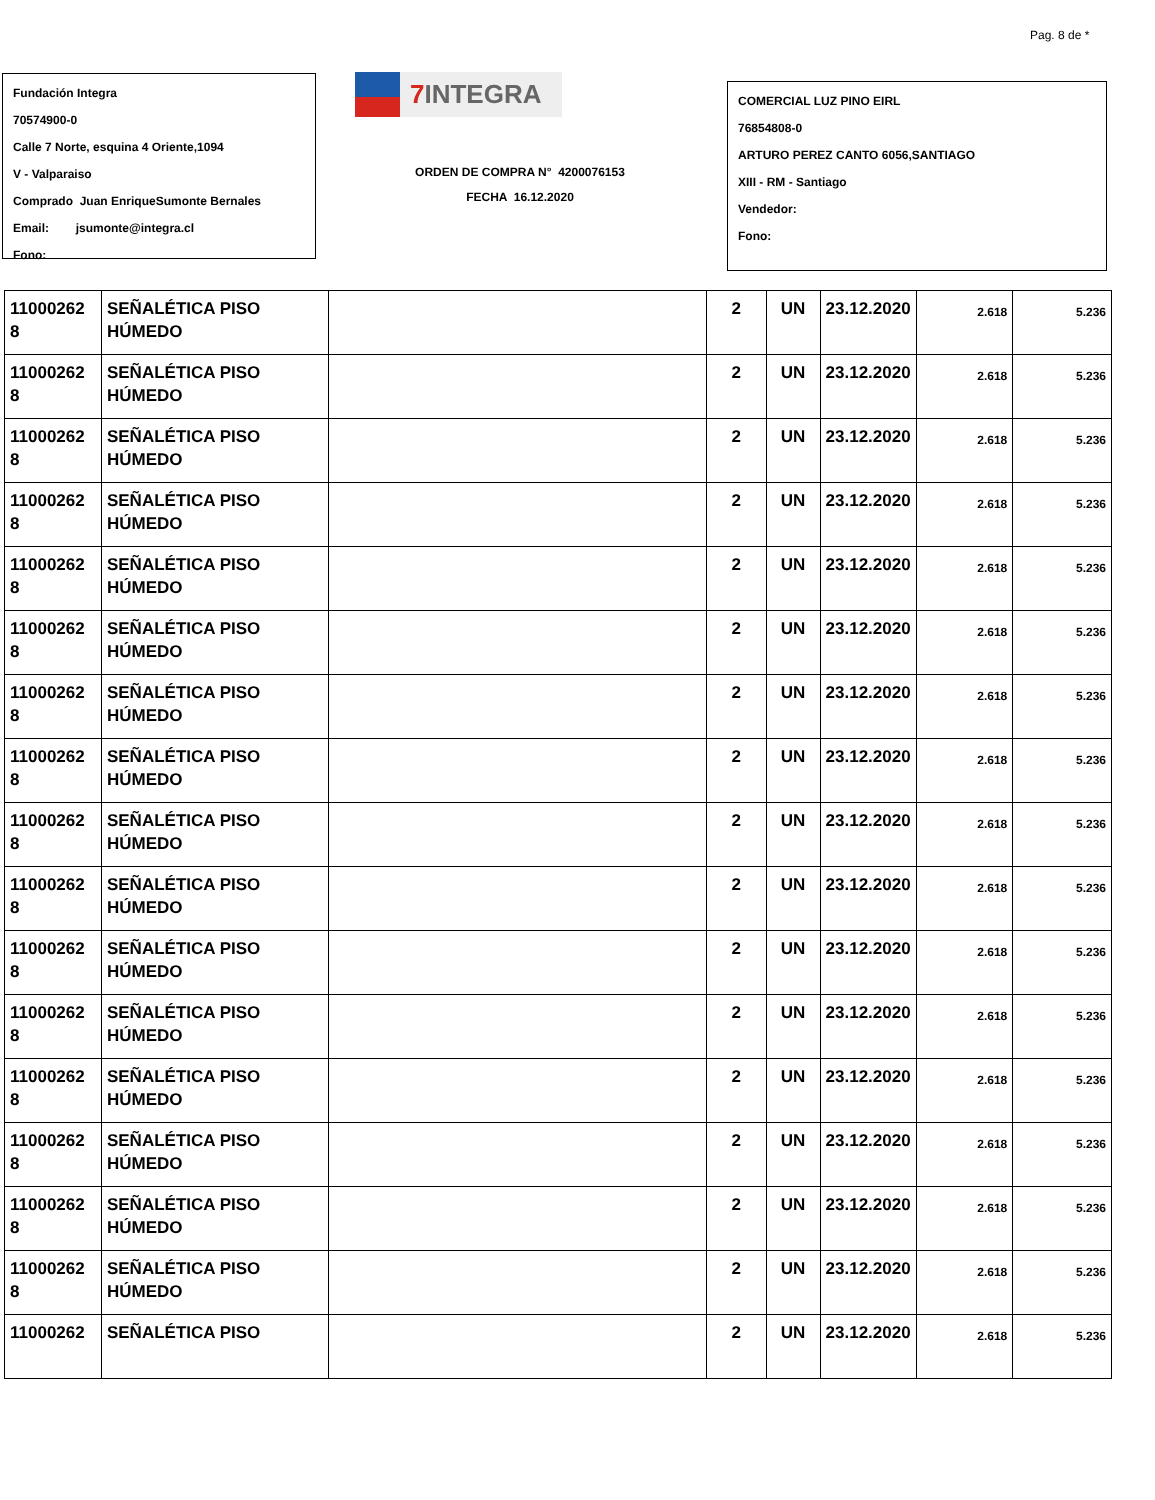Pag. 8 de *
Fundación Integra
70574900-0
Calle 7 Norte, esquina 4 Oriente,1094
V - Valparaiso
Comprado Juan EnriqueSumonte Bernales
Email: jsumonte@integra.cl
Fono:
7 INTEGRA
ORDEN DE COMPRA N° 4200076153
FECHA 16.12.2020
COMERCIAL LUZ PINO EIRL
76854808-0
ARTURO PEREZ CANTO 6056,SANTIAGO
XIII - RM - Santiago
Vendedor:
Fono:
| 11000262 8 | SEÑALÉTICA PISO HÚMEDO | | 2 | UN | 23.12.2020 | 2.618 | 5.236 |
| 11000262 8 | SEÑALÉTICA PISO HÚMEDO | | 2 | UN | 23.12.2020 | 2.618 | 5.236 |
| 11000262 8 | SEÑALÉTICA PISO HÚMEDO | | 2 | UN | 23.12.2020 | 2.618 | 5.236 |
| 11000262 8 | SEÑALÉTICA PISO HÚMEDO | | 2 | UN | 23.12.2020 | 2.618 | 5.236 |
| 11000262 8 | SEÑALÉTICA PISO HÚMEDO | | 2 | UN | 23.12.2020 | 2.618 | 5.236 |
| 11000262 8 | SEÑALÉTICA PISO HÚMEDO | | 2 | UN | 23.12.2020 | 2.618 | 5.236 |
| 11000262 8 | SEÑALÉTICA PISO HÚMEDO | | 2 | UN | 23.12.2020 | 2.618 | 5.236 |
| 11000262 8 | SEÑALÉTICA PISO HÚMEDO | | 2 | UN | 23.12.2020 | 2.618 | 5.236 |
| 11000262 8 | SEÑALÉTICA PISO HÚMEDO | | 2 | UN | 23.12.2020 | 2.618 | 5.236 |
| 11000262 8 | SEÑALÉTICA PISO HÚMEDO | | 2 | UN | 23.12.2020 | 2.618 | 5.236 |
| 11000262 8 | SEÑALÉTICA PISO HÚMEDO | | 2 | UN | 23.12.2020 | 2.618 | 5.236 |
| 11000262 8 | SEÑALÉTICA PISO HÚMEDO | | 2 | UN | 23.12.2020 | 2.618 | 5.236 |
| 11000262 8 | SEÑALÉTICA PISO HÚMEDO | | 2 | UN | 23.12.2020 | 2.618 | 5.236 |
| 11000262 8 | SEÑALÉTICA PISO HÚMEDO | | 2 | UN | 23.12.2020 | 2.618 | 5.236 |
| 11000262 8 | SEÑALÉTICA PISO HÚMEDO | | 2 | UN | 23.12.2020 | 2.618 | 5.236 |
| 11000262 8 | SEÑALÉTICA PISO HÚMEDO | | 2 | UN | 23.12.2020 | 2.618 | 5.236 |
| 11000262 | SEÑALÉTICA PISO | | 2 | UN | 23.12.2020 | 2.618 | 5.236 |